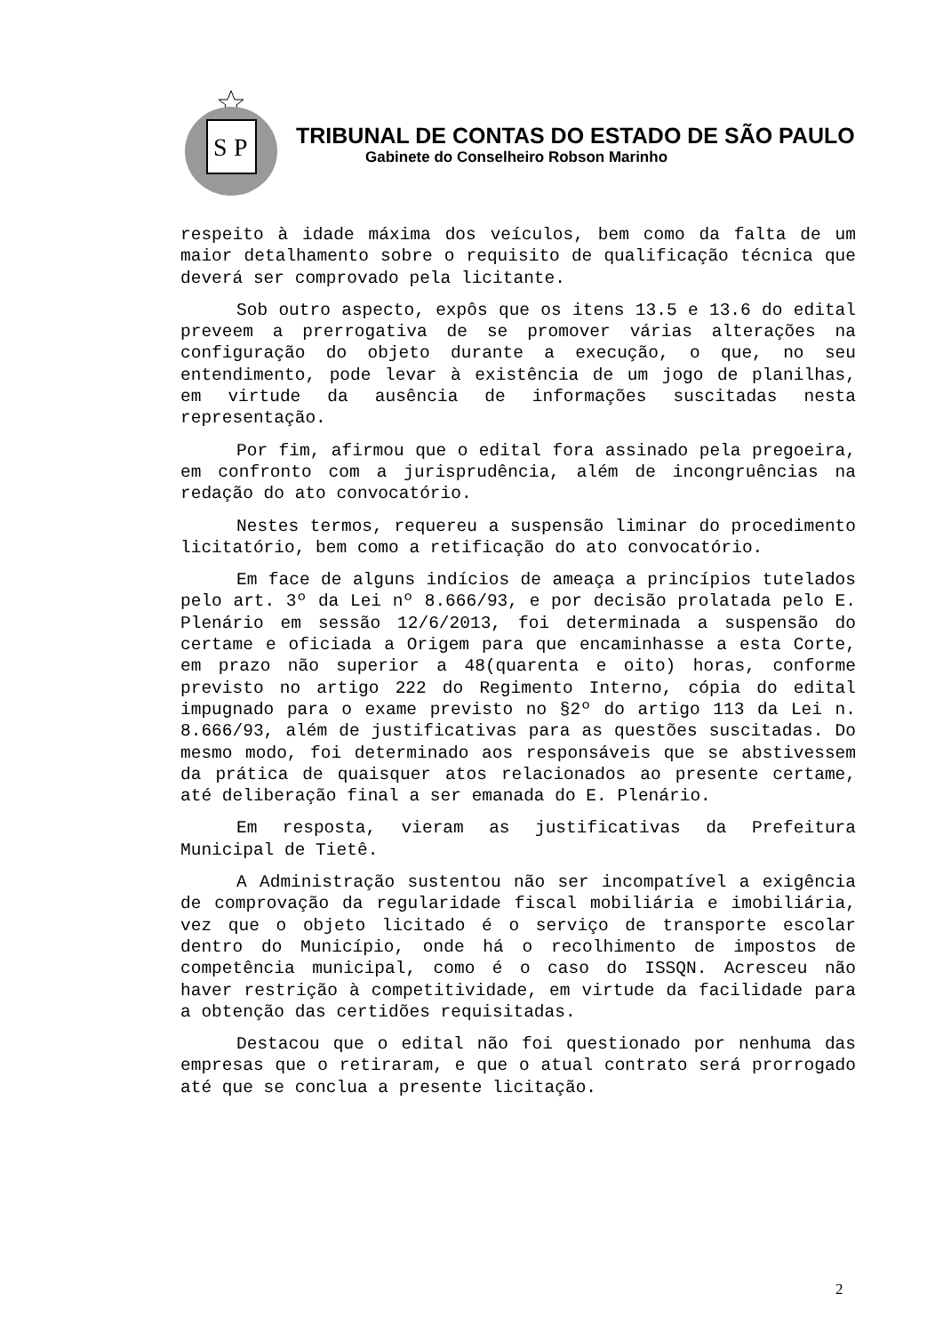S
P
TRIBUNAL DE CONTAS DO ESTADO DE SÃO PAULO
Gabinete do Conselheiro Robson Marinho
respeito à idade máxima dos veículos, bem como da falta de um maior detalhamento sobre o requisito de qualificação técnica que deverá ser comprovado pela licitante.
Sob outro aspecto, expôs que os itens 13.5 e 13.6 do edital preveem a prerrogativa de se promover várias alterações na configuração do objeto durante a execução, o que, no seu entendimento, pode levar à existência de um jogo de planilhas, em virtude da ausência de informações suscitadas nesta representação.
Por fim, afirmou que o edital fora assinado pela pregoeira, em confronto com a jurisprudência, além de incongruências na redação do ato convocatório.
Nestes termos, requereu a suspensão liminar do procedimento licitatório, bem como a retificação do ato convocatório.
Em face de alguns indícios de ameaça a princípios tutelados pelo art. 3º da Lei nº 8.666/93, e por decisão prolatada pelo E. Plenário em sessão 12/6/2013, foi determinada a suspensão do certame e oficiada a Origem para que encaminhasse a esta Corte, em prazo não superior a 48(quarenta e oito) horas, conforme previsto no artigo 222 do Regimento Interno, cópia do edital impugnado para o exame previsto no §2º do artigo 113 da Lei n. 8.666/93, além de justificativas para as questões suscitadas. Do mesmo modo, foi determinado aos responsáveis que se abstivessem da prática de quaisquer atos relacionados ao presente certame, até deliberação final a ser emanada do E. Plenário.
Em resposta, vieram as justificativas da Prefeitura Municipal de Tietê.
A Administração sustentou não ser incompatível a exigência de comprovação da regularidade fiscal mobiliária e imobiliária, vez que o objeto licitado é o serviço de transporte escolar dentro do Município, onde há o recolhimento de impostos de competência municipal, como é o caso do ISSQN. Acresceu não haver restrição à competitividade, em virtude da facilidade para a obtenção das certidões requisitadas.
Destacou que o edital não foi questionado por nenhuma das empresas que o retiraram, e que o atual contrato será prorrogado até que se conclua a presente licitação.
2